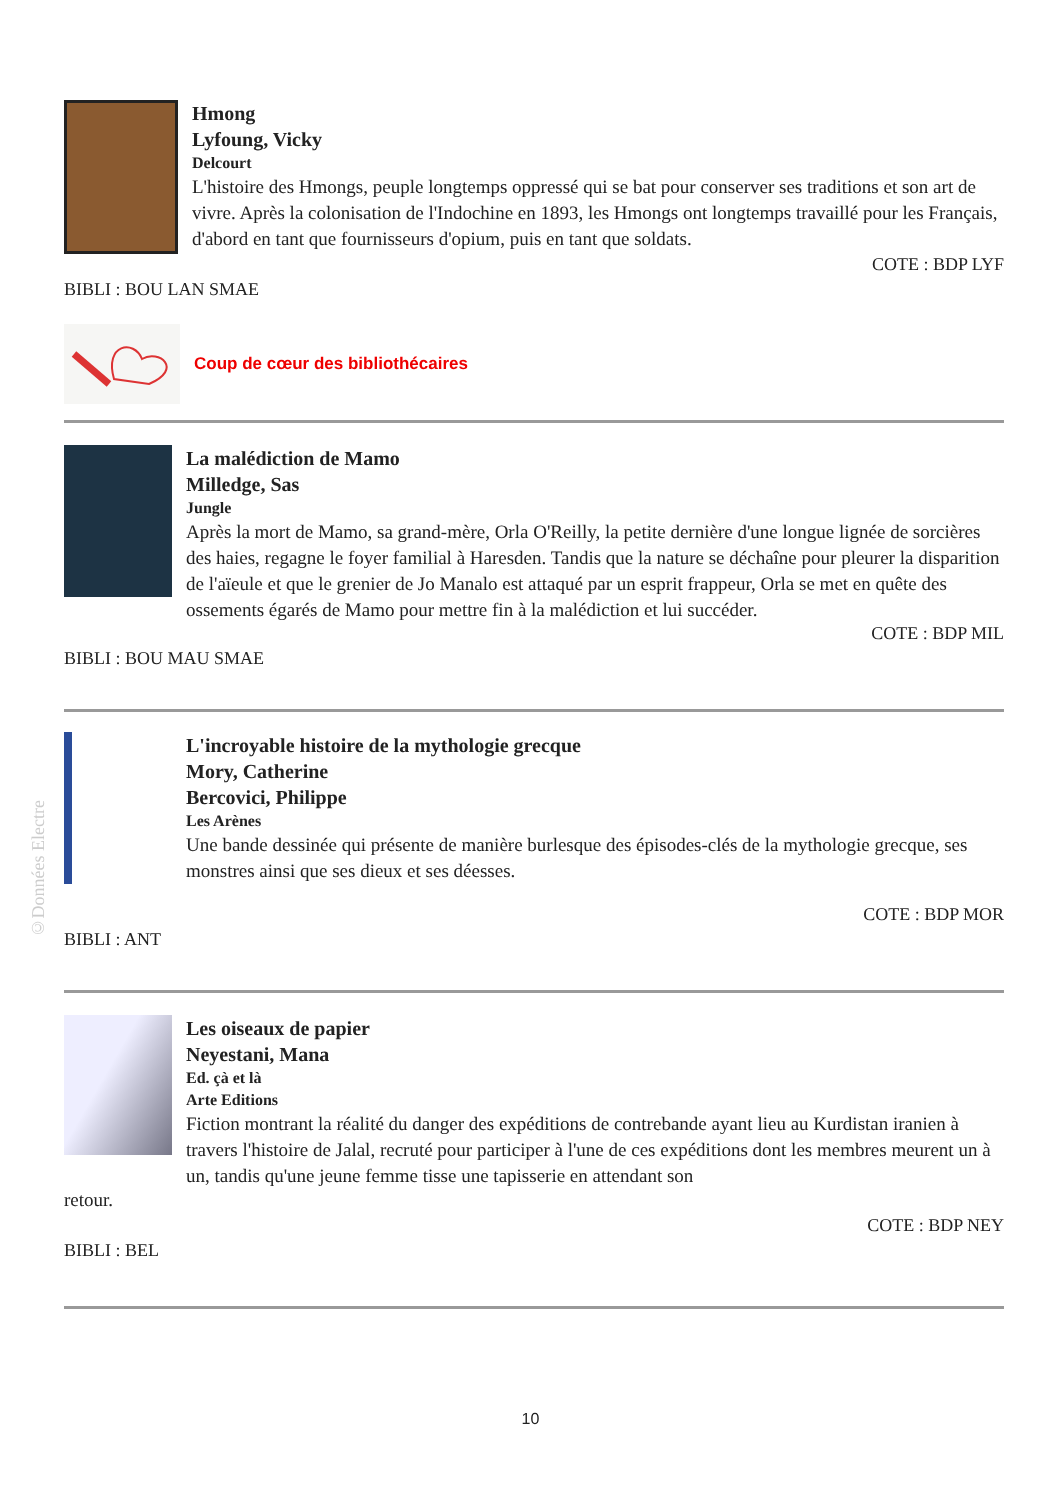©Données Electre
Hmong
Lyfoung, Vicky
Delcourt
L'histoire des Hmongs, peuple longtemps oppressé qui se bat pour conserver ses traditions et son art de vivre. Après la colonisation de l'Indochine en 1893, les Hmongs ont longtemps travaillé pour les Français, d'abord en tant que fournisseurs d'opium, puis en tant que soldats.
COTE : BDP LYF
BIBLI : BOU LAN SMAE
Coup de cœur des bibliothécaires
La malédiction de Mamo
Milledge, Sas
Jungle
Après la mort de Mamo, sa grand-mère, Orla O'Reilly, la petite dernière d'une longue lignée de sorcières des haies, regagne le foyer familial à Haresden. Tandis que la nature se déchaîne pour pleurer la disparition de l'aïeule et que le grenier de Jo Manalo est attaqué par un esprit frappeur, Orla se met en quête des ossements égarés de Mamo pour mettre fin à la malédiction et lui succéder.
COTE : BDP MIL
BIBLI : BOU MAU SMAE
L'incroyable histoire de la mythologie grecque
Mory, Catherine
Bercovici, Philippe
Les Arènes
Une bande dessinée qui présente de manière burlesque des épisodes-clés de la mythologie grecque, ses monstres ainsi que ses dieux et ses déesses.
COTE : BDP MOR
BIBLI : ANT
Les oiseaux de papier
Neyestani, Mana
Ed. çà et là
Arte Editions
Fiction montrant la réalité du danger des expéditions de contrebande ayant lieu au Kurdistan iranien à travers l'histoire de Jalal, recruté pour participer à l'une de ces expéditions dont les membres meurent un à un, tandis qu'une jeune femme tisse une tapisserie en attendant son
retour.
COTE : BDP NEY
BIBLI : BEL
10